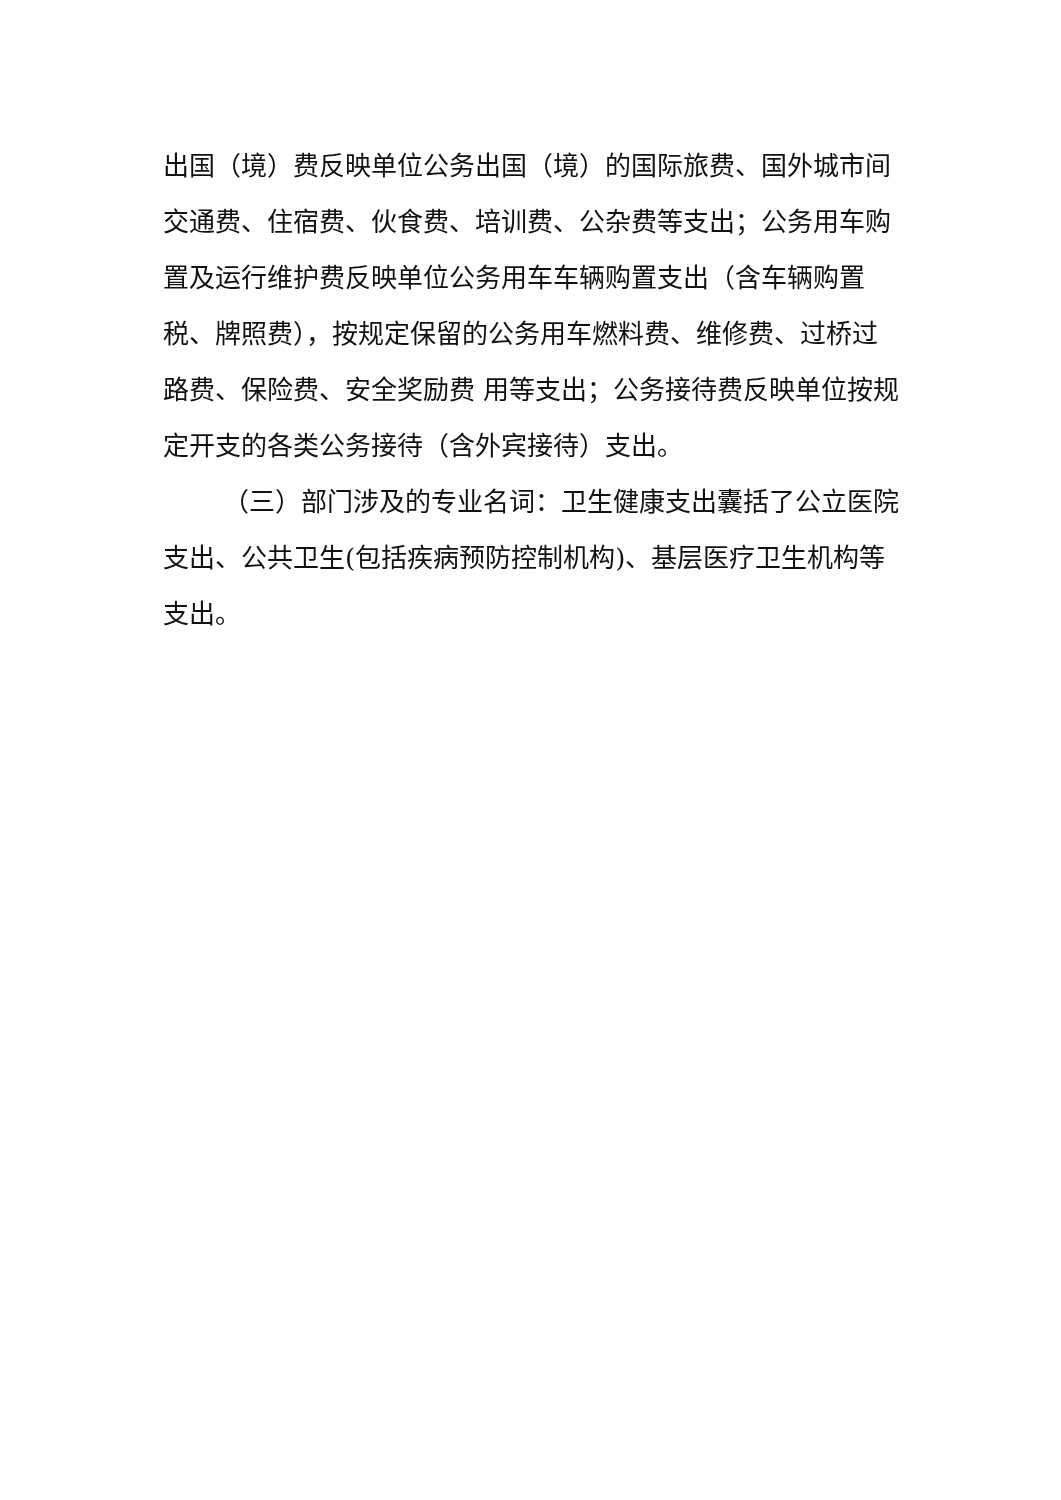出国（境）费反映单位公务出国（境）的国际旅费、国外城市间交通费、住宿费、伙食费、培训费、公杂费等支出；公务用车购置及运行维护费反映单位公务用车车辆购置支出（含车辆购置税、牌照费），按规定保留的公务用车燃料费、维修费、过桥过路费、保险费、安全奖励费 用等支出；公务接待费反映单位按规定开支的各类公务接待（含外宾接待）支出。
（三）部门涉及的专业名词：卫生健康支出囊括了公立医院支出、公共卫生(包括疾病预防控制机构)、基层医疗卫生机构等支出。